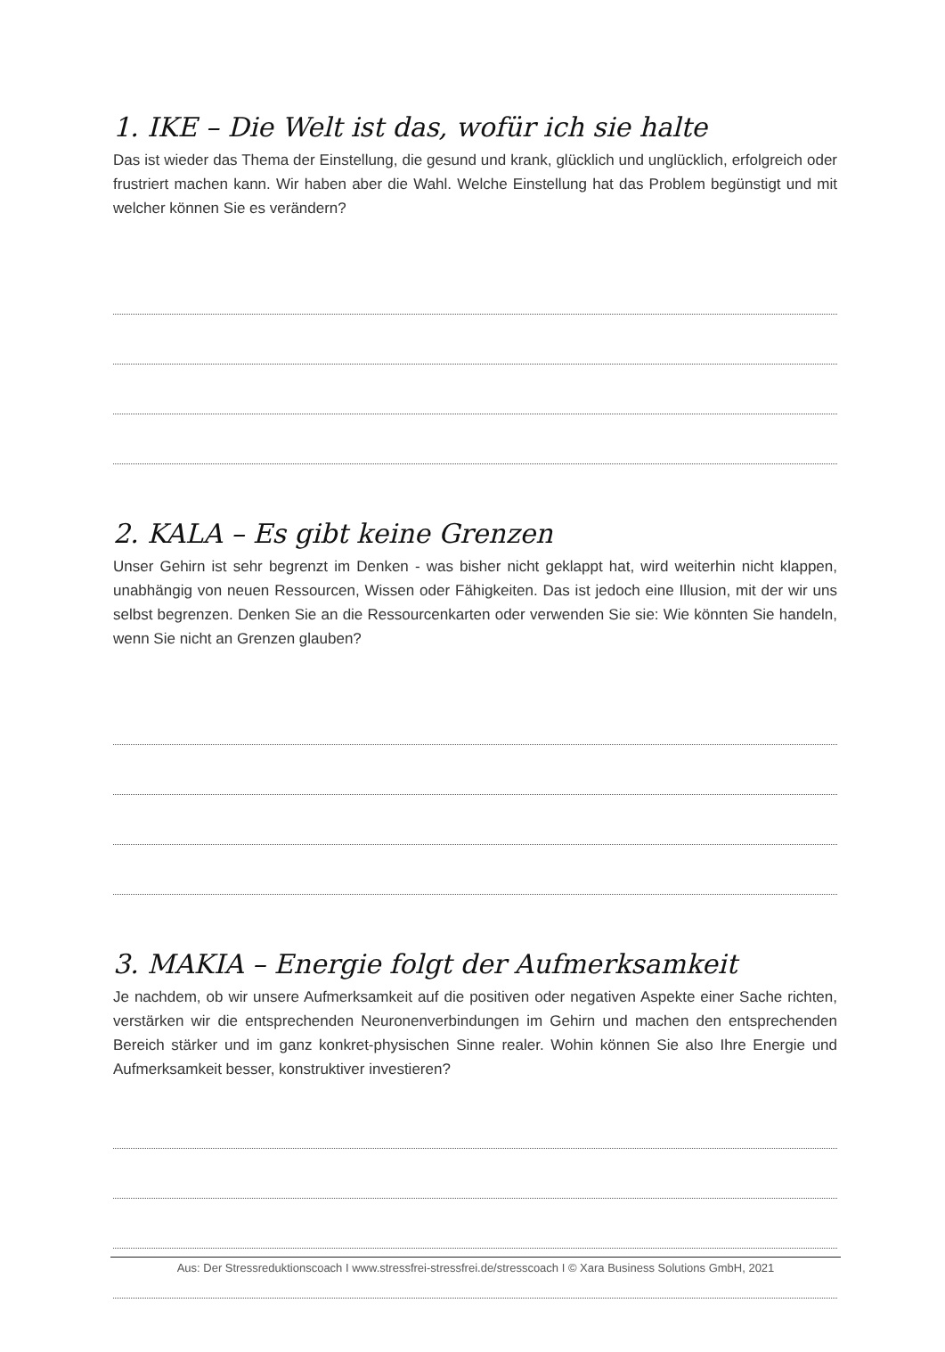1. IKE – Die Welt ist das, wofür ich sie halte
Das ist wieder das Thema der Einstellung, die gesund und krank, glücklich und unglücklich, erfolgreich oder frustriert machen kann. Wir haben aber die Wahl. Welche Einstellung hat das Problem begünstigt und mit welcher können Sie es verändern?
2. KALA – Es gibt keine Grenzen
Unser Gehirn ist sehr begrenzt im Denken - was bisher nicht geklappt hat, wird weiterhin nicht klappen, unabhängig von neuen Ressourcen, Wissen oder Fähigkeiten. Das ist jedoch eine Illusion, mit der wir uns selbst begrenzen. Denken Sie an die Ressourcenkarten oder verwenden Sie sie: Wie könnten Sie handeln, wenn Sie nicht an Grenzen glauben?
3. MAKIA – Energie folgt der Aufmerksamkeit
Je nachdem, ob wir unsere Aufmerksamkeit auf die positiven oder negativen Aspekte einer Sache richten, verstärken wir die entsprechenden Neuronenverbindungen im Gehirn und machen den entsprechenden Bereich stärker und im ganz konkret-physischen Sinne realer. Wohin können Sie also Ihre Energie und Aufmerksamkeit besser, konstruktiver investieren?
Aus: Der Stressreduktionscoach I www.stressfrei-stressfrei.de/stresscoach I © Xara Business Solutions GmbH, 2021